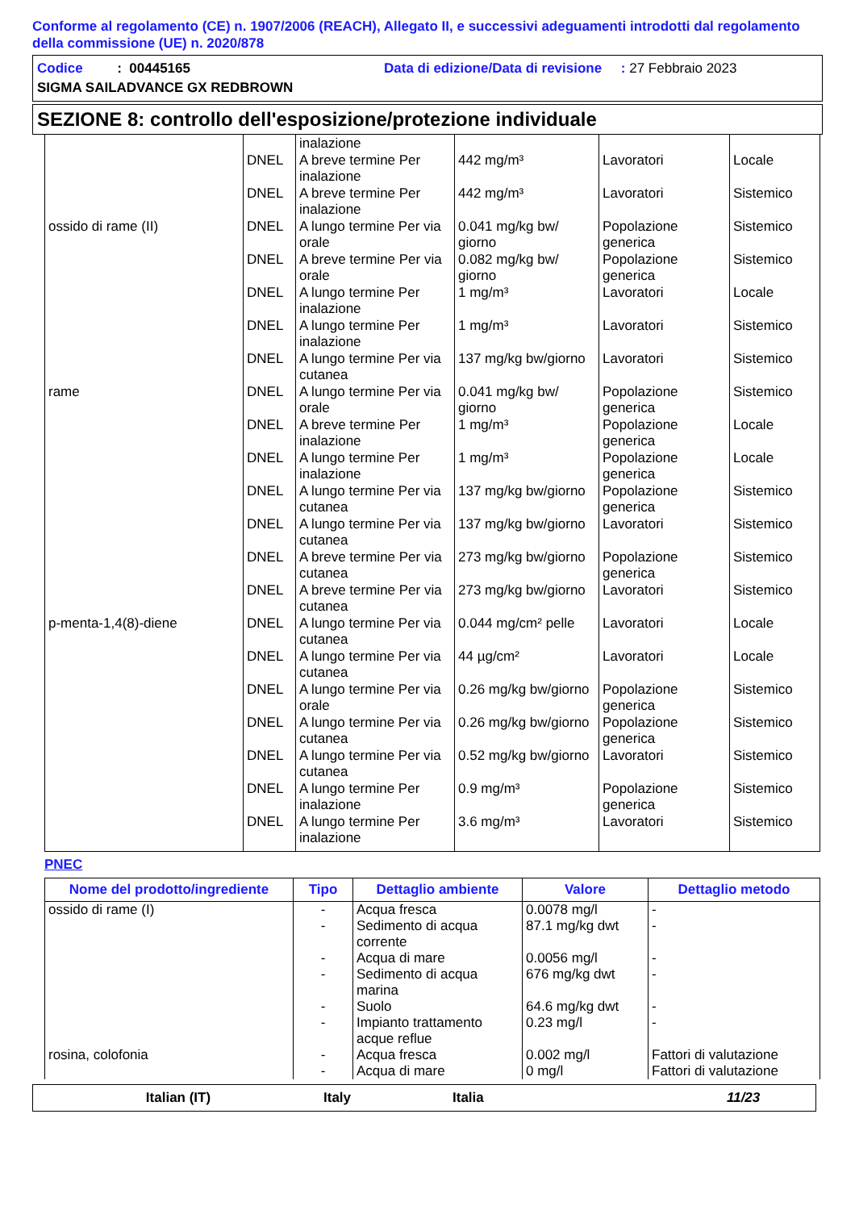Conforme al regolamento (CE) n. 1907/2006 (REACH), Allegato II, e successivi adeguamenti introdotti dal regolamento della commissione (UE) n. 2020/878
Codice : 00445165 Data di edizione/Data di revisione : 27 Febbraio 2023
SIGMA SAILADVANCE GX REDBROWN
SEZIONE 8: controllo dell'esposizione/protezione individuale
| | | inalazione | | | |
| | DNEL | A breve termine Per inalazione | 442 mg/m³ | Lavoratori | Locale |
| | DNEL | A breve termine Per inalazione | 442 mg/m³ | Lavoratori | Sistemico |
| ossido di rame (II) | DNEL | A lungo termine Per via orale | 0.041 mg/kg bw/ giorno | Popolazione generica | Sistemico |
| | DNEL | A breve termine Per via orale | 0.082 mg/kg bw/ giorno | Popolazione generica | Sistemico |
| | DNEL | A lungo termine Per inalazione | 1 mg/m³ | Lavoratori | Locale |
| | DNEL | A lungo termine Per inalazione | 1 mg/m³ | Lavoratori | Sistemico |
| | DNEL | A lungo termine Per via cutanea | 137 mg/kg bw/giorno | Lavoratori | Sistemico |
| rame | DNEL | A lungo termine Per via orale | 0.041 mg/kg bw/ giorno | Popolazione generica | Sistemico |
| | DNEL | A breve termine Per inalazione | 1 mg/m³ | Popolazione generica | Locale |
| | DNEL | A lungo termine Per inalazione | 1 mg/m³ | Popolazione generica | Locale |
| | DNEL | A lungo termine Per via cutanea | 137 mg/kg bw/giorno | Popolazione generica | Sistemico |
| | DNEL | A lungo termine Per via cutanea | 137 mg/kg bw/giorno | Lavoratori | Sistemico |
| | DNEL | A breve termine Per via cutanea | 273 mg/kg bw/giorno | Popolazione generica | Sistemico |
| | DNEL | A breve termine Per via cutanea | 273 mg/kg bw/giorno | Lavoratori | Sistemico |
| p-menta-1,4(8)-diene | DNEL | A lungo termine Per via cutanea | 0.044 mg/cm² pelle | Lavoratori | Locale |
| | DNEL | A lungo termine Per via cutanea | 44 µg/cm² | Lavoratori | Locale |
| | DNEL | A lungo termine Per via orale | 0.26 mg/kg bw/giorno | Popolazione generica | Sistemico |
| | DNEL | A lungo termine Per via cutanea | 0.26 mg/kg bw/giorno | Popolazione generica | Sistemico |
| | DNEL | A lungo termine Per via cutanea | 0.52 mg/kg bw/giorno | Lavoratori | Sistemico |
| | DNEL | A lungo termine Per inalazione | 0.9 mg/m³ | Popolazione generica | Sistemico |
| | DNEL | A lungo termine Per inalazione | 3.6 mg/m³ | Lavoratori | Sistemico |
PNEC
| Nome del prodotto/ingrediente | Tipo | Dettaglio ambiente | Valore | Dettaglio metodo |
| --- | --- | --- | --- | --- |
| ossido di rame (I) | - | Acqua fresca | 0.0078 mg/l | - |
| | - | Sedimento di acqua corrente | 87.1 mg/kg dwt | - |
| | - | Acqua di mare | 0.0056 mg/l | - |
| | - | Sedimento di acqua marina | 676 mg/kg dwt | - |
| | - | Suolo | 64.6 mg/kg dwt | - |
| | - | Impianto trattamento acque reflue | 0.23 mg/l | - |
| rosina, colofonia | - | Acqua fresca | 0.002 mg/l | Fattori di valutazione |
| | - | Acqua di mare | 0 mg/l | Fattori di valutazione |
Italian (IT) Italy Italia 11/23